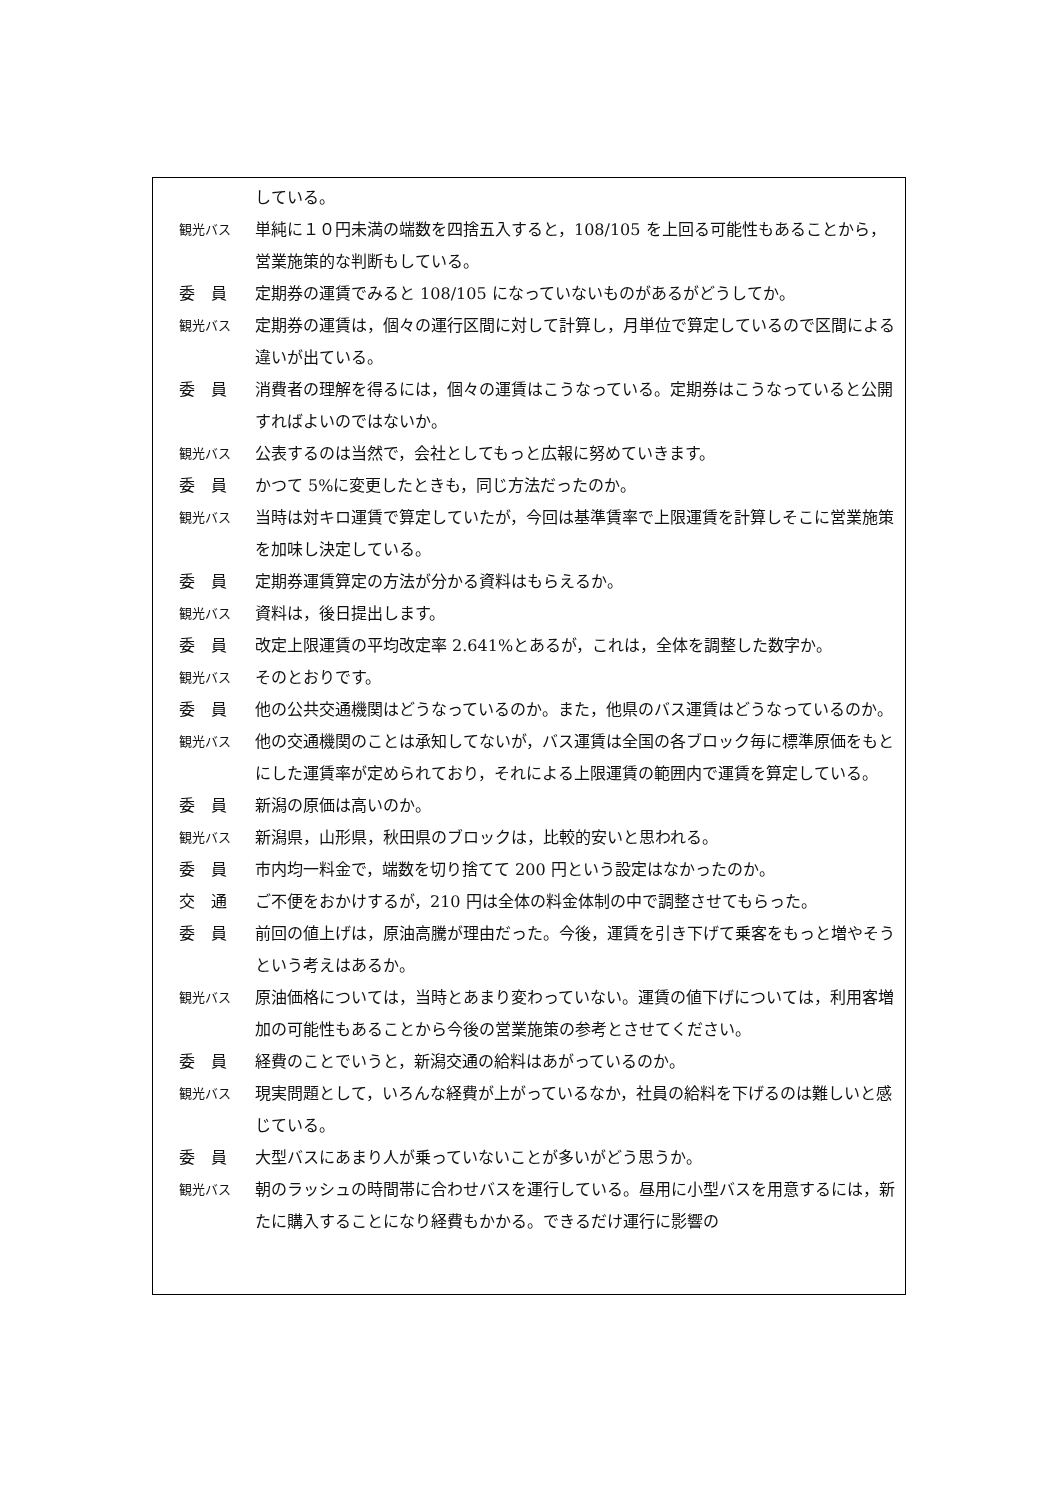している。
観光バス
単純に１０円未満の端数を四捨五入すると，108/105 を上回る可能性もあることから，営業施策的な判断もしている。
委　員 定期券の運賃でみると 108/105 になっていないものがあるがどうしてか。
観光バス
定期券の運賃は，個々の運行区間に対して計算し，月単位で算定しているので区間による違いが出ている。
委　員 消費者の理解を得るには，個々の運賃はこうなっている。定期券はこうなっていると公開すればよいのではないか。
観光バス
公表するのは当然で，会社としてもっと広報に努めていきます。
委　員 かつて 5%に変更したときも，同じ方法だったのか。
観光バス
当時は対キロ運賃で算定していたが，今回は基準賃率で上限運賃を計算しそこに営業施策を加味し決定している。
委　員 定期券運賃算定の方法が分かる資料はもらえるか。
観光バス
資料は，後日提出します。
委　員 改定上限運賃の平均改定率 2.641%とあるが，これは，全体を調整した数字か。
観光バス
そのとおりです。
委　員 他の公共交通機関はどうなっているのか。また，他県のバス運賃はどうなっているのか。
観光バス
他の交通機関のことは承知してないが，バス運賃は全国の各ブロック毎に標準原価をもとにした運賃率が定められており，それによる上限運賃の範囲内で運賃を算定している。
委　員 新潟の原価は高いのか。
観光バス
新潟県，山形県，秋田県のブロックは，比較的安いと思われる。
委　員 市内均一料金で，端数を切り捨てて 200 円という設定はなかったのか。
交　通 ご不便をおかけするが，210 円は全体の料金体制の中で調整させてもらった。
委　員 前回の値上げは，原油高騰が理由だった。今後，運賃を引き下げて乗客をもっと増やそうという考えはあるか。
観光バス
原油価格については，当時とあまり変わっていない。運賃の値下げについては，利用客増加の可能性もあることから今後の営業施策の参考とさせてください。
委　員 経費のことでいうと，新潟交通の給料はあがっているのか。
観光バス
現実問題として，いろんな経費が上がっているなか，社員の給料を下げるのは難しいと感じている。
委　員 大型バスにあまり人が乗っていないことが多いがどう思うか。
観光バス
朝のラッシュの時間帯に合わせバスを運行している。昼用に小型バスを用意するには，新たに購入することになり経費もかかる。できるだけ運行に影響の